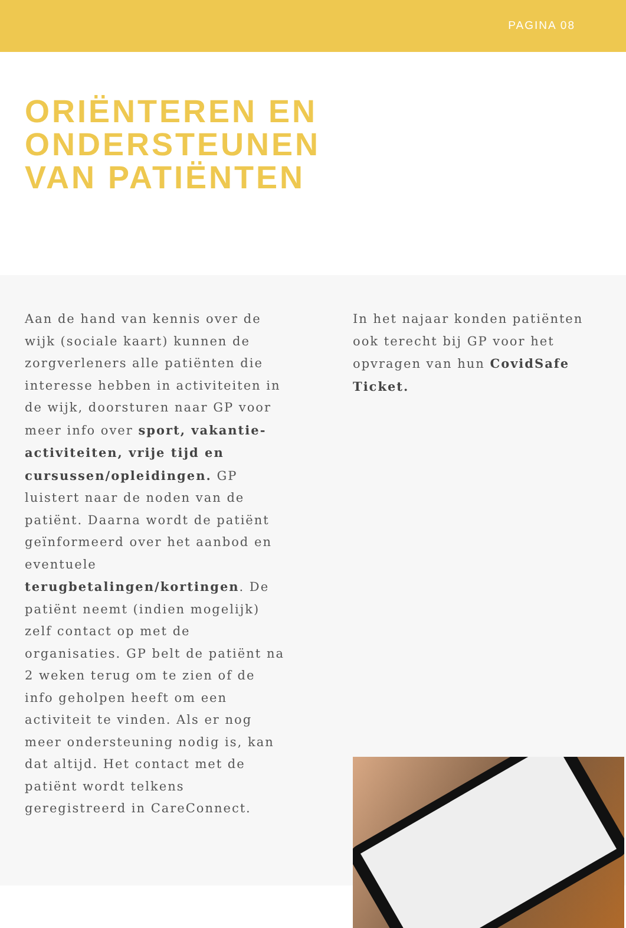PAGINA 08
ORIËNTEREN EN
ONDERSTEUNEN
VAN PATIËNTEN
Aan de hand van kennis over de wijk (sociale kaart) kunnen de zorgverleners alle patiënten die interesse hebben in activiteiten in de wijk, doorsturen naar GP voor meer info over sport, vakantie-activiteiten, vrije tijd en cursussen/opleidingen. GP luistert naar de noden van de patiënt. Daarna wordt de patiënt geïnformeerd over het aanbod en eventuele terugbetalingen/kortingen. De patiënt neemt (indien mogelijk) zelf contact op met de organisaties. GP belt de patiënt na 2 weken terug om te zien of de info geholpen heeft om een activiteit te vinden. Als er nog meer ondersteuning nodig is, kan dat altijd. Het contact met de patiënt wordt telkens geregistreerd in CareConnect.
In het najaar konden patiënten ook terecht bij GP voor het opvragen van hun CovidSafe Ticket.